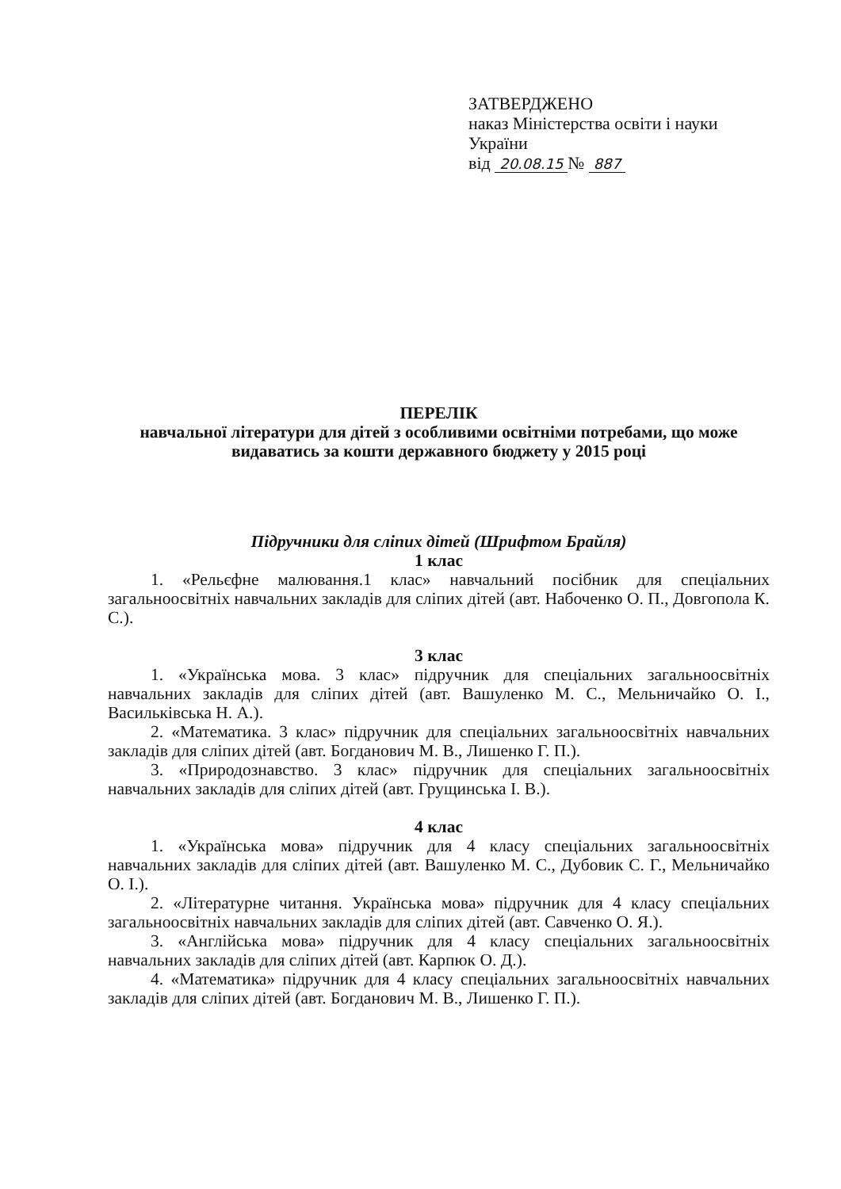ЗАТВЕРДЖЕНО
наказ Міністерства освіти і науки
України
від 20.08.15 № 887
ПЕРЕЛІК
навчальної літератури для дітей з особливими освітніми потребами, що може видаватись за кошти державного бюджету у 2015 році
Підручники для сліпих дітей (Шрифтом Брайля)
1 клас
1. «Рельєфне малювання.1 клас» навчальний посібник для спеціальних загальноосвітніх навчальних закладів для сліпих дітей (авт. Набоченко О. П., Довгопола К. С.).
3 клас
1. «Українська мова. 3 клас» підручник для спеціальних загальноосвітніх навчальних закладів для сліпих дітей (авт. Вашуленко М. С., Мельничайко О. І., Васильківська Н. А.).
2. «Математика. 3 клас» підручник для спеціальних загальноосвітніх навчальних закладів для сліпих дітей (авт. Богданович М. В., Лишенко Г. П.).
3. «Природознавство. 3 клас» підручник для спеціальних загальноосвітніх навчальних закладів для сліпих дітей (авт. Грущинська І. В.).
4 клас
1. «Українська мова» підручник для 4 класу спеціальних загальноосвітніх навчальних закладів для сліпих дітей (авт. Вашуленко М. С., Дубовик С. Г., Мельничайко О. І.).
2. «Літературне читання. Українська мова» підручник для 4 класу спеціальних загальноосвітніх навчальних закладів для сліпих дітей (авт. Савченко О. Я.).
3. «Англійська мова» підручник для 4 класу спеціальних загальноосвітніх навчальних закладів для сліпих дітей (авт. Карпюк О. Д.).
4. «Математика» підручник для 4 класу спеціальних загальноосвітніх навчальних закладів для сліпих дітей (авт. Богданович М. В., Лишенко Г. П.).